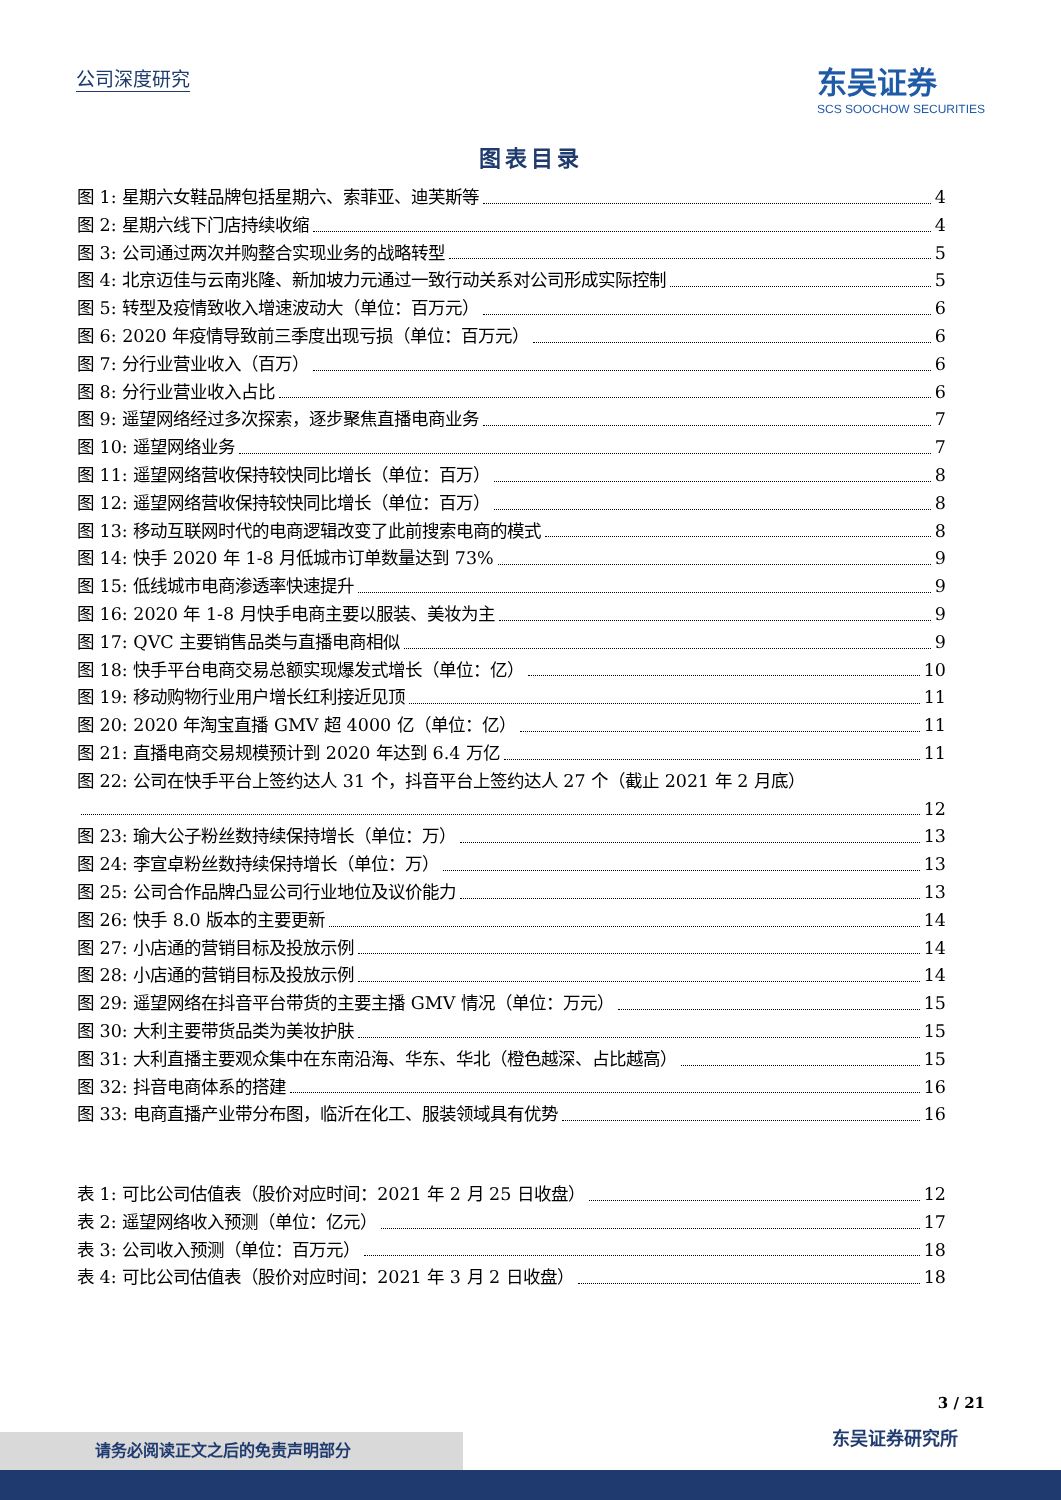公司深度研究
东吴证券
SCS SOOCHOW SECURITIES
图表目录
图 1: 星期六女鞋品牌包括星期六、索菲亚、迪芙斯等 4
图 2: 星期六线下门店持续收缩 4
图 3: 公司通过两次并购整合实现业务的战略转型 5
图 4: 北京迈佳与云南兆隆、新加坡力元通过一致行动关系对公司形成实际控制 5
图 5: 转型及疫情致收入增速波动大（单位：百万元） 6
图 6: 2020 年疫情导致前三季度出现亏损（单位：百万元） 6
图 7: 分行业营业收入（百万） 6
图 8: 分行业营业收入占比 6
图 9: 遥望网络经过多次探索，逐步聚焦直播电商业务 7
图 10: 遥望网络业务 7
图 11: 遥望网络营收保持较快同比增长（单位：百万） 8
图 12: 遥望网络营收保持较快同比增长（单位：百万） 8
图 13: 移动互联网时代的电商逻辑改变了此前搜索电商的模式 8
图 14: 快手 2020 年 1-8 月低城市订单数量达到 73% 9
图 15: 低线城市电商渗透率快速提升 9
图 16: 2020 年 1-8 月快手电商主要以服装、美妆为主 9
图 17: QVC 主要销售品类与直播电商相似 9
图 18: 快手平台电商交易总额实现爆发式增长（单位：亿） 10
图 19: 移动购物行业用户增长红利接近见顶 11
图 20: 2020 年淘宝直播 GMV 超 4000 亿（单位：亿） 11
图 21: 直播电商交易规模预计到 2020 年达到 6.4 万亿 11
图 22: 公司在快手平台上签约达人 31 个，抖音平台上签约达人 27 个（截止 2021 年 2 月底）
12
图 23: 瑜大公子粉丝数持续保持增长（单位：万） 13
图 24: 李宣卓粉丝数持续保持增长（单位：万） 13
图 25: 公司合作品牌凸显公司行业地位及议价能力 13
图 26: 快手 8.0 版本的主要更新 14
图 27: 小店通的营销目标及投放示例 14
图 28: 小店通的营销目标及投放示例 14
图 29: 遥望网络在抖音平台带货的主要主播 GMV 情况（单位：万元） 15
图 30: 大利主要带货品类为美妆护肤 15
图 31: 大利直播主要观众集中在东南沿海、华东、华北（橙色越深、占比越高） 15
图 32: 抖音电商体系的搭建 16
图 33: 电商直播产业带分布图，临沂在化工、服装领域具有优势 16
表 1: 可比公司估值表（股价对应时间：2021 年 2 月 25 日收盘） 12
表 2: 遥望网络收入预测（单位：亿元） 17
表 3: 公司收入预测（单位：百万元） 18
表 4: 可比公司估值表（股价对应时间：2021 年 3 月 2 日收盘） 18
3 / 21
东吴证券研究所 请务必阅读正文之后的免责声明部分